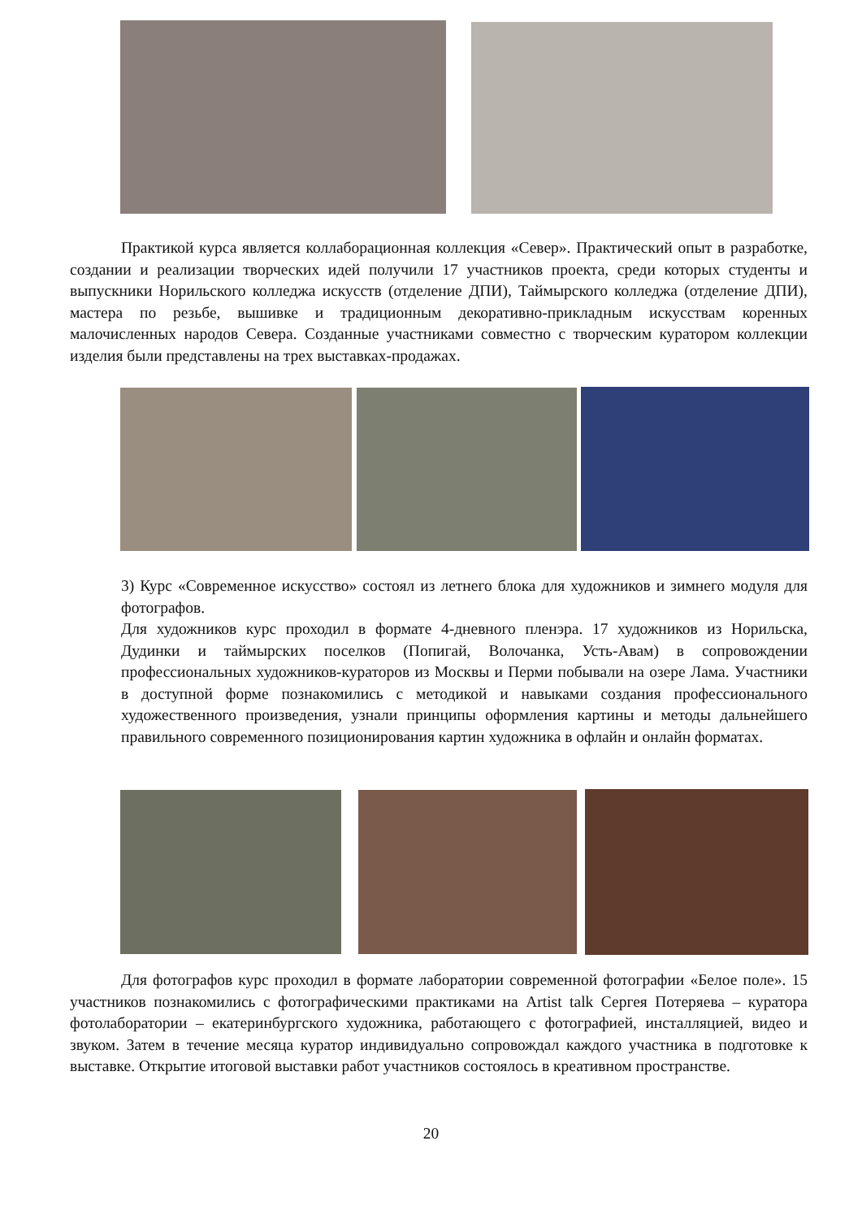Практикой курса является коллаборационная коллекция «Север». Практический опыт в разработке, создании и реализации творческих идей получили 17 участников проекта, среди которых студенты и выпускники Норильского колледжа искусств (отделение ДПИ), Таймырского колледжа (отделение ДПИ), мастера по резьбе, вышивке и традиционным декоративно-прикладным искусствам коренных малочисленных народов Севера. Созданные участниками совместно с творческим куратором коллекции изделия были представлены на трех выставках-продажах.
3) Курс «Современное искусство» состоял из летнего блока для художников и зимнего модуля для фотографов.
Для художников курс проходил в формате 4-дневного пленэра. 17 художников из Норильска, Дудинки и таймырских поселков (Попигай, Волочанка, Усть-Авам) в сопровождении профессиональных художников-кураторов из Москвы и Перми побывали на озере Лама. Участники в доступной форме познакомились с методикой и навыками создания профессионального художественного произведения, узнали принципы оформления картины и методы дальнейшего правильного современного позиционирования картин художника в офлайн и онлайн форматах.
Для фотографов курс проходил в формате лаборатории современной фотографии «Белое поле». 15 участников познакомились с фотографическими практиками на Artist talk Сергея Потеряева – куратора фотолаборатории – екатеринбургского художника, работающего с фотографией, инсталляцией, видео и звуком. Затем в течение месяца куратор индивидуально сопровождал каждого участника в подготовке к выставке. Открытие итоговой выставки работ участников состоялось в креативном пространстве.
20